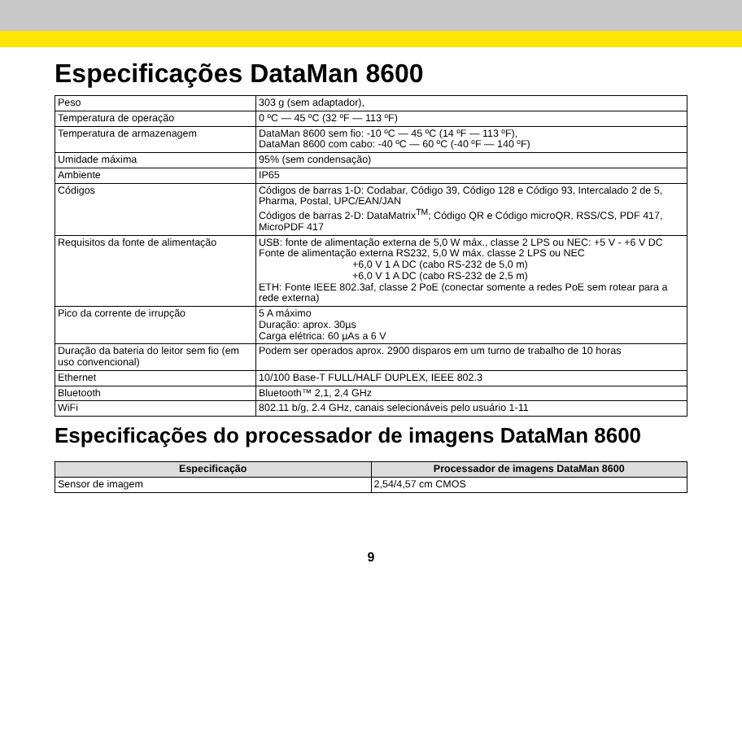Especificações DataMan 8600
| Peso | 303 g (sem adaptador), |
| Temperatura de operação | 0 ºC — 45 ºC (32 ºF — 113 ºF) |
| Temperatura de armazenagem | DataMan 8600 sem fio: -10 ºC — 45 ºC (14 ºF — 113 ºF), DataMan 8600 com cabo: -40 ºC — 60 ºC (-40 ºF — 140 ºF) |
| Umidade máxima | 95% (sem condensação) |
| Ambiente | IP65 |
| Códigos | Códigos de barras 1-D: Codabar, Código 39, Código 128 e Código 93, Intercalado 2 de 5, Pharma, Postal, UPC/EAN/JAN Códigos de barras 2-D: DataMatrix<sup>TM</sup>; Código QR e Código microQR, RSS/CS, PDF 417, MicroPDF 417 |
| Requisitos da fonte de alimentação | USB: fonte de alimentação externa de 5,0 W máx., classe 2 LPS ou NEC: +5 V - +6 V DC Fonte de alimentação externa RS232, 5,0 W máx. classe 2 LPS ou NEC +6,0 V 1 A DC (cabo RS-232 de 5,0 m) +6,0 V 1 A DC (cabo RS-232 de 2,5 m) ETH: Fonte IEEE 802.3af, classe 2 PoE (conectar somente a redes PoE sem rotear para a rede externa) |
| Pico da corrente de irrupção | 5 A máximo Duração: aprox. 30µs Carga elétrica: 60 µAs a 6 V |
| Duração da bateria do leitor sem fio (em uso convencional) | Podem ser operados aprox. 2900 disparos em um turno de trabalho de 10 horas |
| Ethernet | 10/100 Base-T FULL/HALF DUPLEX, IEEE 802.3 |
| Bluetooth | Bluetooth™ 2,1, 2,4 GHz |
| WiFi | 802.11 b/g, 2.4 GHz, canais selecionáveis pelo usuário 1-11 |
Especificações do processador de imagens DataMan 8600
| Especificação | Processador de imagens DataMan 8600 |
| --- | --- |
| Sensor de imagem | 2,54/4,57 cm CMOS |
9